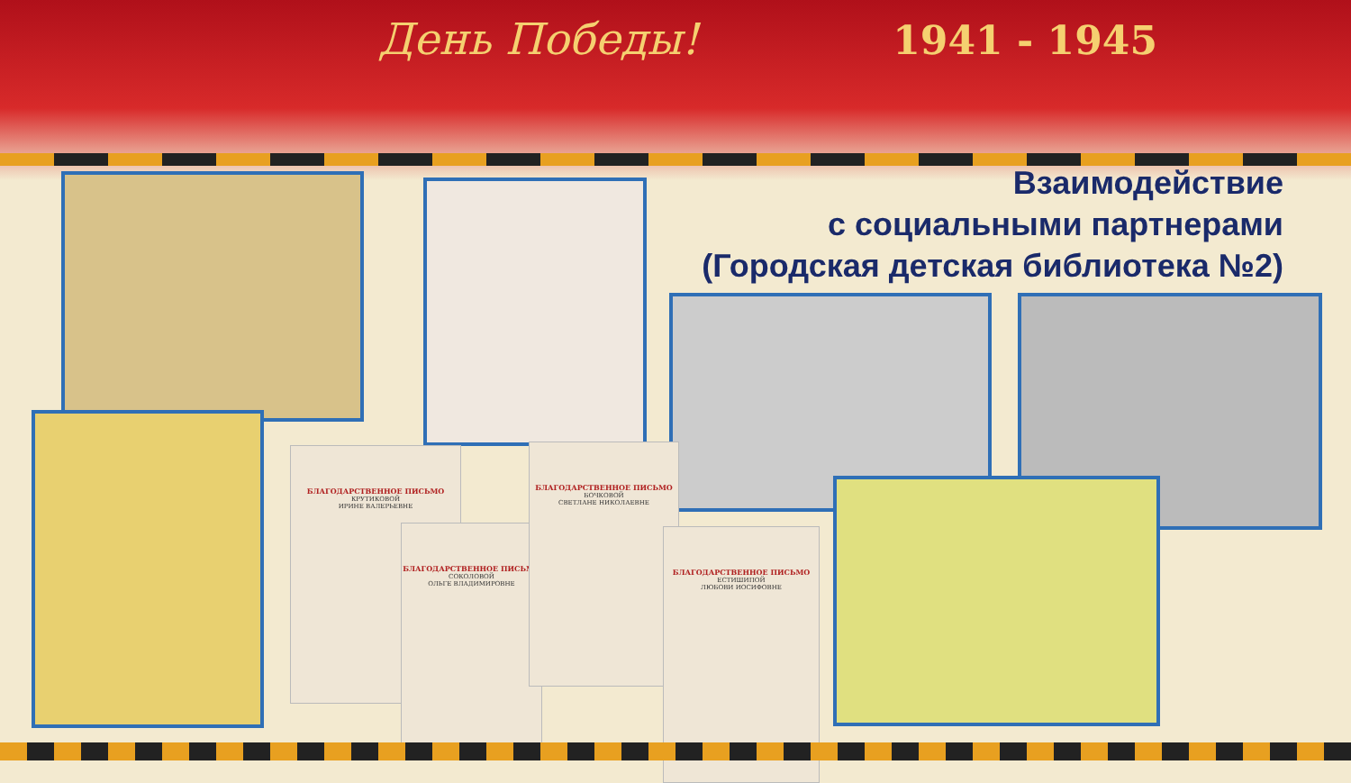День Победы! 1941 - 1945
Взаимодействие
с социальными партнерами
(Городская детская библиотека №2)
БЛАГОДАРСТВЕННОЕ ПИСЬМО
КРУТИКОВОЙ
ИРИНЕ ВАЛЕРЬЕВНЕ
БЛАГОДАРСТВЕННОЕ ПИСЬМО
СОКОЛОВОЙ
ОЛЬГЕ ВЛАДИМИРОВНЕ
БЛАГОДАРСТВЕННОЕ ПИСЬМО
БОЧКОВОЙ
СВЕТЛАНЕ НИКОЛАЕВНЕ
БЛАГОДАРСТВЕННОЕ ПИСЬМО
ЕСТИШИПОЙ
ЛЮБОВИ ИОСИФОВНЕ